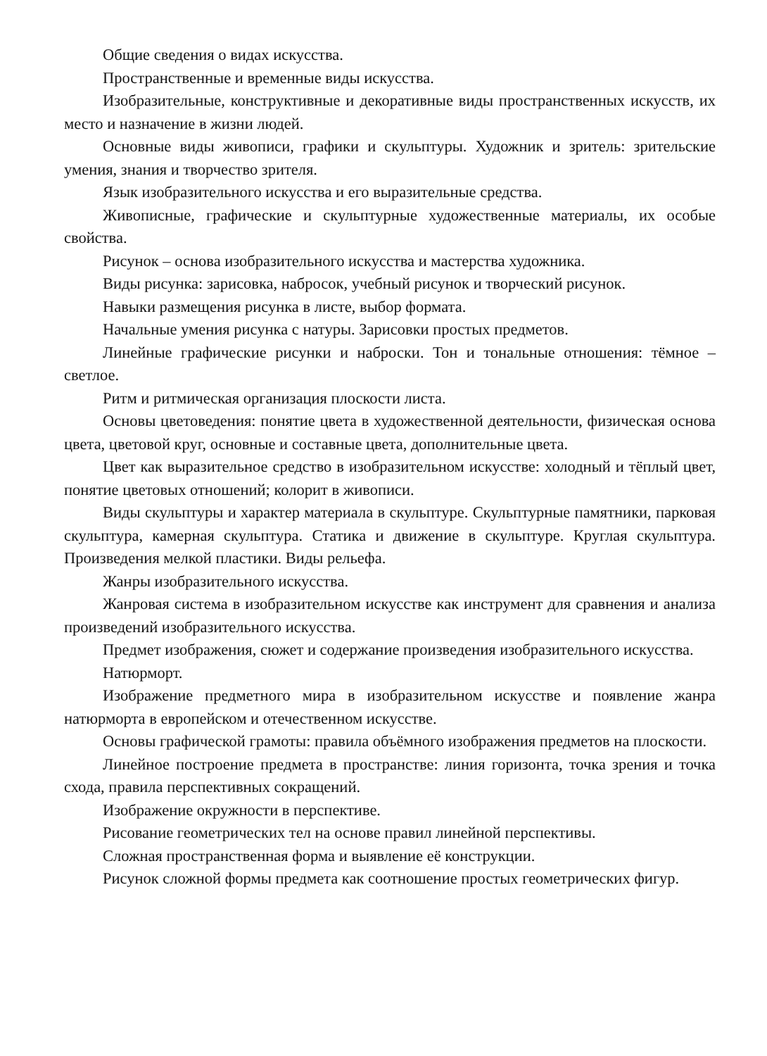Общие сведения о видах искусства.
Пространственные и временные виды искусства.
Изобразительные, конструктивные и декоративные виды пространственных искусств, их место и назначение в жизни людей.
Основные виды живописи, графики и скульптуры. Художник и зритель: зрительские умения, знания и творчество зрителя.
Язык изобразительного искусства и его выразительные средства.
Живописные, графические и скульптурные художественные материалы, их особые свойства.
Рисунок – основа изобразительного искусства и мастерства художника.
Виды рисунка: зарисовка, набросок, учебный рисунок и творческий рисунок.
Навыки размещения рисунка в листе, выбор формата.
Начальные умения рисунка с натуры. Зарисовки простых предметов.
Линейные графические рисунки и наброски. Тон и тональные отношения: тёмное – светлое.
Ритм и ритмическая организация плоскости листа.
Основы цветоведения: понятие цвета в художественной деятельности, физическая основа цвета, цветовой круг, основные и составные цвета, дополнительные цвета.
Цвет как выразительное средство в изобразительном искусстве: холодный и тёплый цвет, понятие цветовых отношений; колорит в живописи.
Виды скульптуры и характер материала в скульптуре. Скульптурные памятники, парковая скульптура, камерная скульптура. Статика и движение в скульптуре. Круглая скульптура. Произведения мелкой пластики. Виды рельефа.
Жанры изобразительного искусства.
Жанровая система в изобразительном искусстве как инструмент для сравнения и анализа произведений изобразительного искусства.
Предмет изображения, сюжет и содержание произведения изобразительного искусства.
Натюрморт.
Изображение предметного мира в изобразительном искусстве и появление жанра натюрморта в европейском и отечественном искусстве.
Основы графической грамоты: правила объёмного изображения предметов на плоскости.
Линейное построение предмета в пространстве: линия горизонта, точка зрения и точка схода, правила перспективных сокращений.
Изображение окружности в перспективе.
Рисование геометрических тел на основе правил линейной перспективы.
Сложная пространственная форма и выявление её конструкции.
Рисунок сложной формы предмета как соотношение простых геометрических фигур.